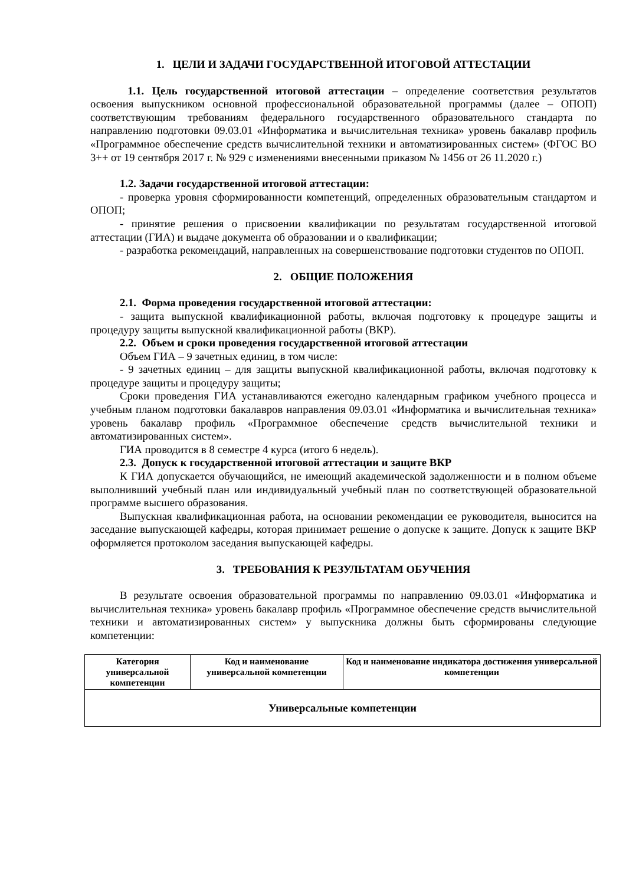1. ЦЕЛИ И ЗАДАЧИ ГОСУДАРСТВЕННОЙ ИТОГОВОЙ АТТЕСТАЦИИ
1.1. Цель государственной итоговой аттестации – определение соответствия результатов освоения выпускником основной профессиональной образовательной программы (далее – ОПОП) соответствующим требованиям федерального государственного образовательного стандарта по направлению подготовки 09.03.01 «Информатика и вычислительная техника» уровень бакалавр профиль «Программное обеспечение средств вычислительной техники и автоматизированных систем» (ФГОС ВО 3++ от 19 сентября 2017 г. № 929 с изменениями внесенными приказом № 1456 от 26 11.2020 г.)
1.2. Задачи государственной итоговой аттестации:
- проверка уровня сформированности компетенций, определенных образовательным стандартом и ОПОП;
- принятие решения о присвоении квалификации по результатам государственной итоговой аттестации (ГИА) и выдаче документа об образовании и о квалификации;
- разработка рекомендаций, направленных на совершенствование подготовки студентов по ОПОП.
2. ОБЩИЕ ПОЛОЖЕНИЯ
2.1. Форма проведения государственной итоговой аттестации:
- защита выпускной квалификационной работы, включая подготовку к процедуре защиты и процедуру защиты выпускной квалификационной работы (ВКР).
2.2. Объем и сроки проведения государственной итоговой аттестации
Объем ГИА – 9 зачетных единиц, в том числе:
- 9 зачетных единиц – для защиты выпускной квалификационной работы, включая подготовку к процедуре защиты и процедуру защиты;
Сроки проведения ГИА устанавливаются ежегодно календарным графиком учебного процесса и учебным планом подготовки бакалавров направления 09.03.01 «Информатика и вычислительная техника» уровень бакалавр профиль «Программное обеспечение средств вычислительной техники и автоматизированных систем».
ГИА проводится в 8 семестре 4 курса (итого 6 недель).
2.3. Допуск к государственной итоговой аттестации и защите ВКР
К ГИА допускается обучающийся, не имеющий академической задолженности и в полном объеме выполнивший учебный план или индивидуальный учебный план по соответствующей образовательной программе высшего образования.
Выпускная квалификационная работа, на основании рекомендации ее руководителя, выносится на заседание выпускающей кафедры, которая принимает решение о допуске к защите. Допуск к защите ВКР оформляется протоколом заседания выпускающей кафедры.
3. ТРЕБОВАНИЯ К РЕЗУЛЬТАТАМ ОБУЧЕНИЯ
В результате освоения образовательной программы по направлению 09.03.01 «Информатика и вычислительная техника» уровень бакалавр профиль «Программное обеспечение средств вычислительной техники и автоматизированных систем» у выпускника должны быть сформированы следующие компетенции:
| Категория универсальной компетенции | Код и наименование универсальной компетенции | Код и наименование индикатора достижения универсальной компетенции |
| --- | --- | --- |
| Универсальные компетенции | | |